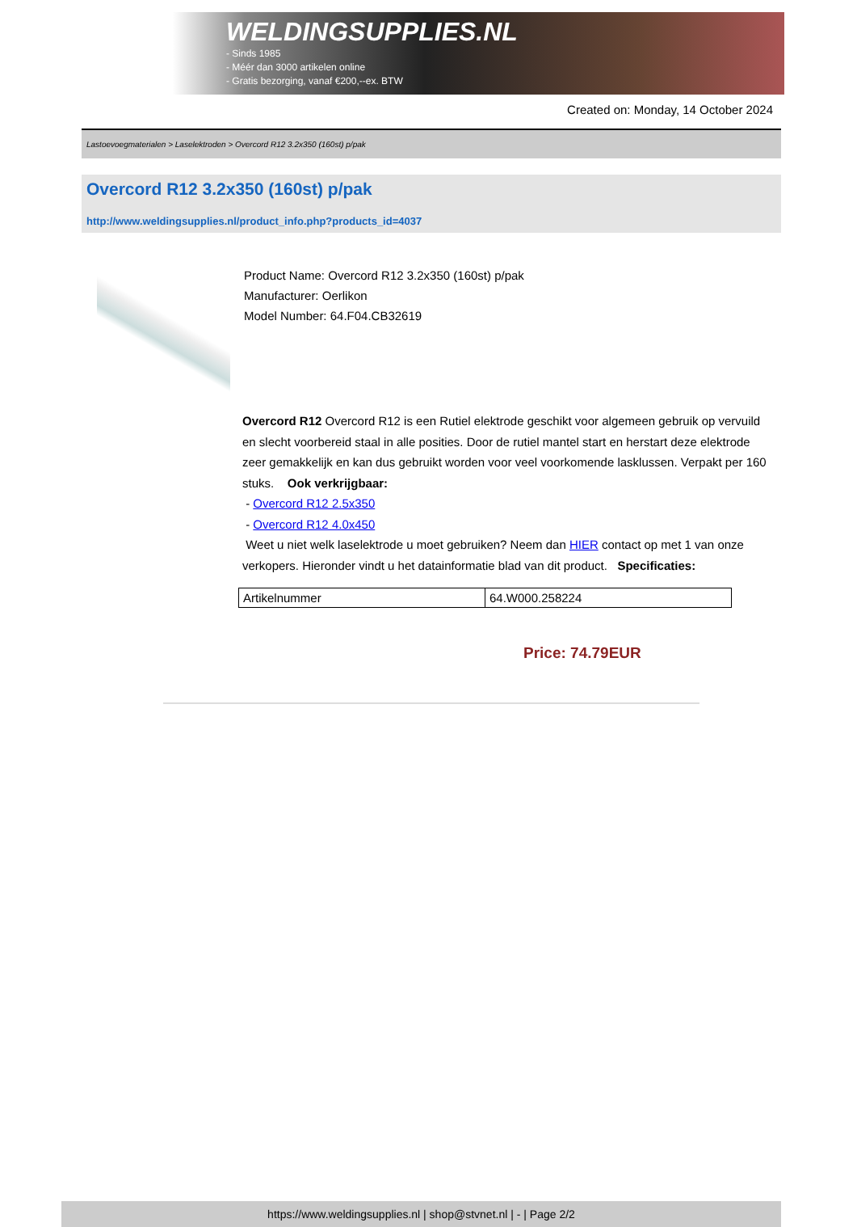WELDINGSUPPLIES.NL
- Sinds 1985
- Méér dan 3000 artikelen online
- Gratis bezorging, vanaf €200,--ex. BTW
Created on: Monday, 14 October 2024
Lastoevoegmaterialen > Laselektroden > Overcord R12 3.2x350 (160st) p/pak
Overcord R12 3.2x350 (160st) p/pak
http://www.weldingsupplies.nl/product_info.php?products_id=4037
Product Name: Overcord R12 3.2x350 (160st) p/pak
Manufacturer: Oerlikon
Model Number: 64.F04.CB32619
Overcord R12 Overcord R12 is een Rutiel elektrode geschikt voor algemeen gebruik op vervuild en slecht voorbereid staal in alle posities. Door de rutiel mantel start en herstart deze elektrode zeer gemakkelijk en kan dus gebruikt worden voor veel voorkomende lasklussen. Verpakt per 160 stuks. Ook verkrijgbaar:
- Overcord R12 2.5x350
- Overcord R12 4.0x450
Weet u niet welk laselektrode u moet gebruiken? Neem dan HIER contact op met 1 van onze verkopers. Hieronder vindt u het datainformatie blad van dit product. Specificaties:
| Artikelnummer | 64.W000.258224 |
Price: 74.79EUR
https://www.weldingsupplies.nl | shop@stvnet.nl | - | Page 2/2